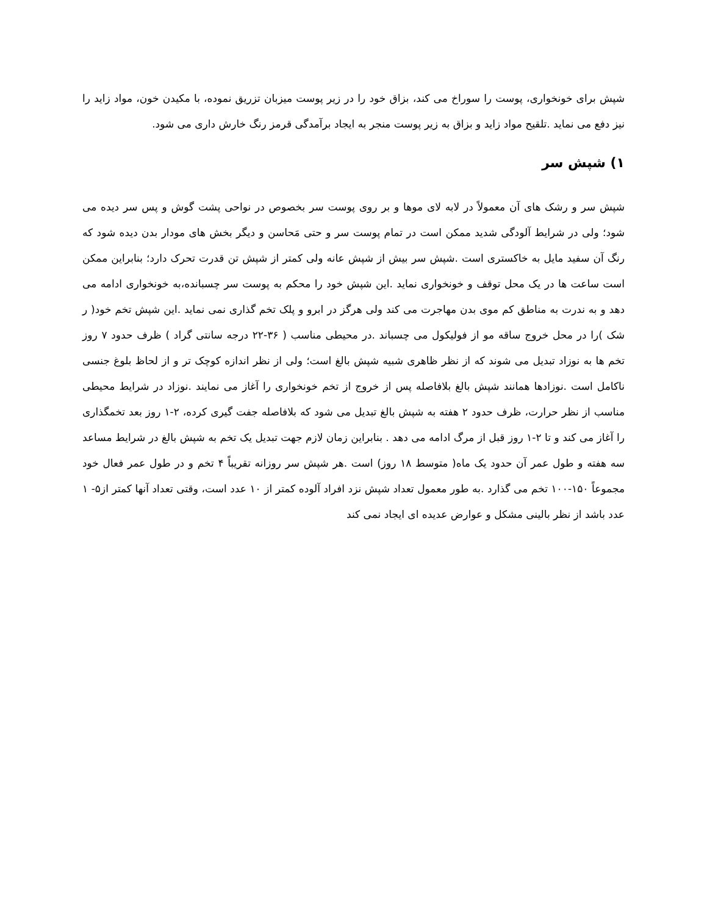شپش برای خونخواری، پوست را سوراخ می کند، بزاق خود را در زیر پوست میزبان تزریق نموده، با مکیدن خون، مواد زاید را نیز دفع می نماید .تلقیح مواد زاید و بزاق به زیر پوست منجر به ایجاد برآمدگی قرمز رنگ خارش داری می شود.
۱) شپش سر
شپش سر و رشک های آن معمولاً در لابه لای موها و بر روی پوست سر بخصوص در نواحی پشت گوش و پس سر دیده می شود؛ ولی در شرایط آلودگی شدید ممکن است در تمام پوست سر و حتی مَحاسن و دیگر بخش های مودار بدن دیده شود که رنگ آن سفید مایل به خاکستری است .شپش سر بیش از شپش عانه ولی کمتر از شپش تن قدرت تحرک دارد؛ بنابراین ممکن است ساعت ها در یک محل توقف و خونخواری نماید .این شپش خود را محکم به پوست سر چسبانده،به خونخواری ادامه می دهد و به ندرت به مناطق کم موی بدن مهاجرت می کند ولی هرگز در ابرو و پلک تخم گذاری نمی نماید .این شپش تخم خود( ر شک )را در محل خروج ساقه مو از فولیکول می چسباند .در محیطی مناسب ( ۳۶-۲۲ درجه سانتی گراد ) ظرف حدود ۷ روز تخم ها به نوزاد تبدیل می شوند که از نظر ظاهری شبیه شپش بالغ است؛ ولی از نظر اندازه کوچک تر و از لحاظ بلوغ جنسی ناکامل است .نوزادها همانند شپش بالغ بلافاصله پس از خروج از تخم خونخواری را آغاز می نمایند .نوزاد در شرایط محیطی مناسب از نظر حرارت، ظرف حدود ۲ هفته به شپش بالغ تبدیل می شود که بلافاصله جفت گیری کرده، ۲-۱ روز بعد تخمگذاری را آغاز می کند و تا ۲-۱ روز قبل از مرگ ادامه می دهد . بنابراین زمان لازم جهت تبدیل یک تخم به شپش بالغ در شرایط مساعد سه هفته و طول عمر آن حدود یک ماه( متوسط ۱۸ روز) است .هر شپش سر روزانه تقریباً ۴ تخم و در طول عمر فعال خود مجموعاً ۱۵۰-۱۰۰ تخم می گذارد .به طور معمول تعداد شپش نزد افراد آلوده کمتر از ۱۰ عدد است، وقتی تعداد آنها کمتر از۵- ۱ عدد باشد از نظر بالینی مشکل و عوارض عدیده ای ایجاد نمی کند